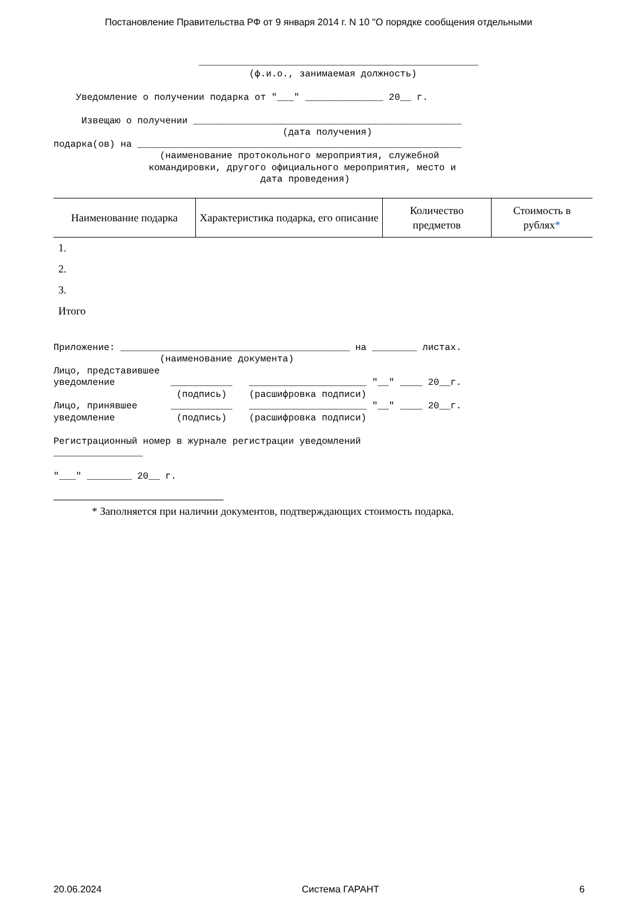Постановление Правительства РФ от 9 января 2014 г. N 10 "О порядке сообщения отдельными
                          __________________________________________________
                                   (ф.и.о., занимаемая должность)

    Уведомление о получении подарка от "___" ______________ 20__ г.

     Извещаю о получении ________________________________________________
                                         (дата получения)
подарка(ов) на __________________________________________________________
                   (наименование протокольного мероприятия, служебной
                 командировки, другого официального мероприятия, место и
                                     дата проведения)
| Наименование подарка | Характеристика подарка, его описание | Количество предметов | Стоимость в рублях * |
| --- | --- | --- | --- |
| 1. | | | |
| 2. | | | |
| 3. | | | |
| Итого | | | |
Приложение: _________________________________________ на ________ листах.
                   (наименование документа)
Лицо, представившее
уведомление          ___________   _____________________ "__" ____ 20__г.
                      (подпись)    (расшифровка подписи)
Лицо, принявшее      ___________   _____________________ "__" ____ 20__г.
уведомление           (подпись)    (расшифровка подписи)

Регистрационный номер в журнале регистрации уведомлений
________________

"___" ________ 20__ г.
* Заполняется при наличии документов, подтверждающих стоимость подарка.
20.06.2024 Система ГАРАНТ 6